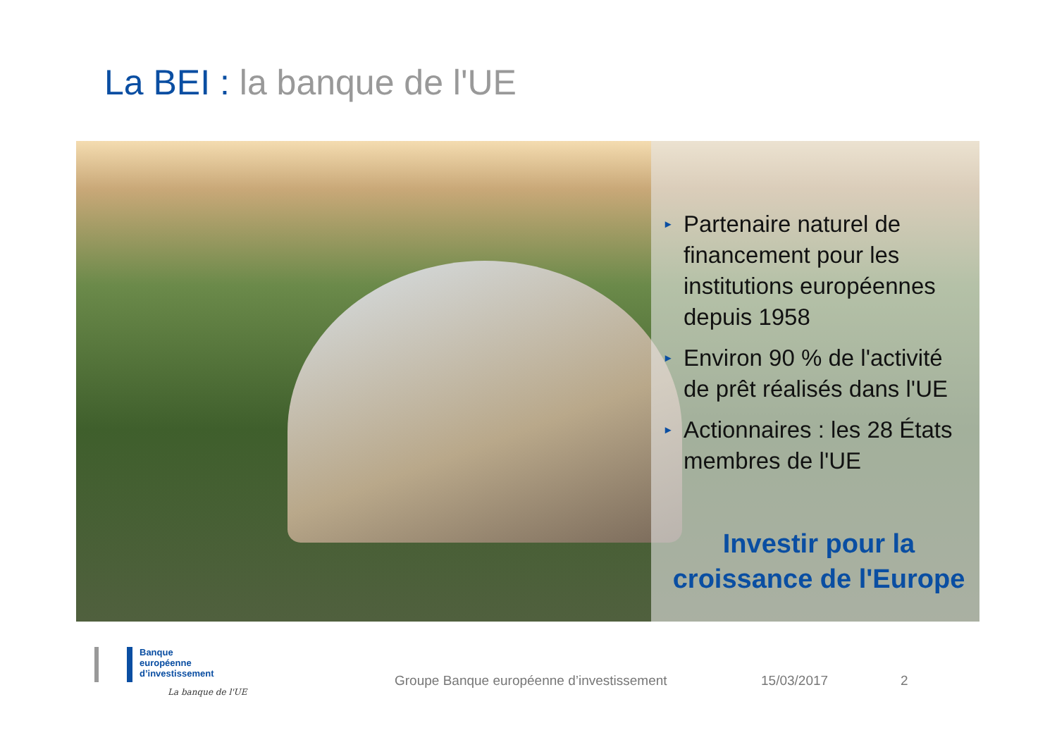La BEI : la banque de l'UE
▸ Partenaire naturel de financement pour les institutions européennes depuis 1958
▸ Environ 90 % de l'activité de prêt réalisés dans l'UE
▸ Actionnaires : les 28 États membres de l'UE
Investir pour la
croissance de l'Europe
Banque
européenne
d’investissement
La banque de l'UE
Groupe Banque européenne d’investissement
15/03/2017 2